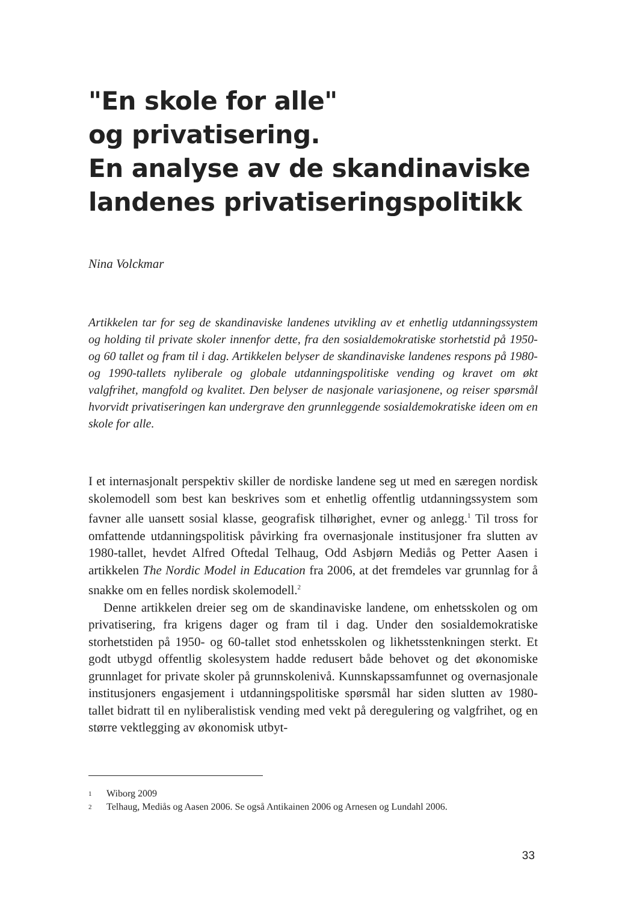"En skole for alle"
og privatisering.
En analyse av de skandinaviske
landenes privatiseringspolitikk
Nina Volckmar
Artikkelen tar for seg de skandinaviske landenes utvikling av et enhetlig utdannings­system og holding til private skoler innenfor dette, fra den sosialdemokratiske stor­hetstid på 1950- og 60 tallet og fram til i dag. Artikkelen belyser de skandinaviske landenes respons på 1980- og 1990-tallets nyliberale og globale utdanningspolitis­ke vending og kravet om økt valgfrihet, mangfold og kvalitet. Den belyser de nasjo­nale variasjonene, og reiser spørsmål hvorvidt privatiseringen kan undergrave den grunnleggende sosialdemokratiske ideen om en skole for alle.
I et internasjonalt perspektiv skiller de nordiske landene seg ut med en sære­gen nordisk skolemodell som best kan beskrives som et enhetlig offentlig utdan­ningssystem som favner alle uansett sosial klasse, geografisk tilhørighet, evner og anlegg.<sup>1</sup> Til tross for omfattende utdanningspolitisk påvirking fra overnasjo­nale institusjoner fra slutten av 1980-tallet, hevdet Alfred Oftedal Telhaug, Odd Asbjørn Mediås og Petter Aasen i artikkelen The Nordic Model in Education fra 2006, at det fremdeles var grunnlag for å snakke om en felles nordisk skolemo­dell.<sup>2</sup>
Denne artikkelen dreier seg om de skandinaviske landene, om enhetsskolen og om privatisering, fra krigens dager og fram til i dag. Under den sosialdemokra­tiske storhetstiden på 1950- og 60-tallet stod enhetsskolen og likhetsstenkningen sterkt. Et godt utbygd offentlig skolesystem hadde redusert både behovet og det økonomiske grunnlaget for private skoler på grunnskolenivå. Kunnskapssam­funnet og overnasjonale institusjoners engasjement i utdanningspolitiske spørs­mål har siden slutten av 1980-tallet bidratt til en nyliberalistisk vending med vekt på deregulering og valgfrihet, og en større vektlegging av økonomisk utbyt-
1 Wiborg 2009
2 Telhaug, Mediås og Aasen 2006. Se også Antikainen 2006 og Arnesen og Lundahl 2006.
33